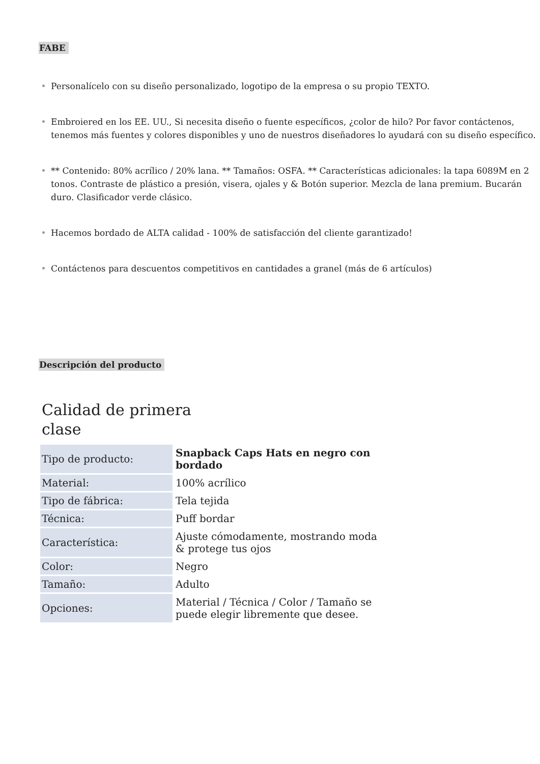FABE
Personalícelo con su diseño personalizado, logotipo de la empresa o su propio TEXTO.
Embroiered en los EE. UU., Si necesita diseño o fuente específicos, ¿color de hilo? Por favor contáctenos, tenemos más fuentes y colores disponibles y uno de nuestros diseñadores lo ayudará con su diseño específico.
** Contenido: 80% acrílico / 20% lana. ** Tamaños: OSFA. ** Características adicionales: la tapa 6089M en 2 tonos. Contraste de plástico a presión, visera, ojales y & Botón superior. Mezcla de lana premium. Bucarán duro. Clasificador verde clásico.
Hacemos bordado de ALTA calidad - 100% de satisfacción del cliente garantizado!
Contáctenos para descuentos competitivos en cantidades a granel (más de 6 artículos)
Descripción del producto
Calidad de primera clase
| Tipo de producto: | Snapback Caps Hats en negro con bordado |
| Material: | 100% acrílico |
| Tipo de fábrica: | Tela tejida |
| Técnica: | Puff bordar |
| Característica: | Ajuste cómodamente, mostrando moda & protege tus ojos |
| Color: | Negro |
| Tamaño: | Adulto |
| Opciones: | Material / Técnica / Color / Tamaño se puede elegir libremente que desee. |